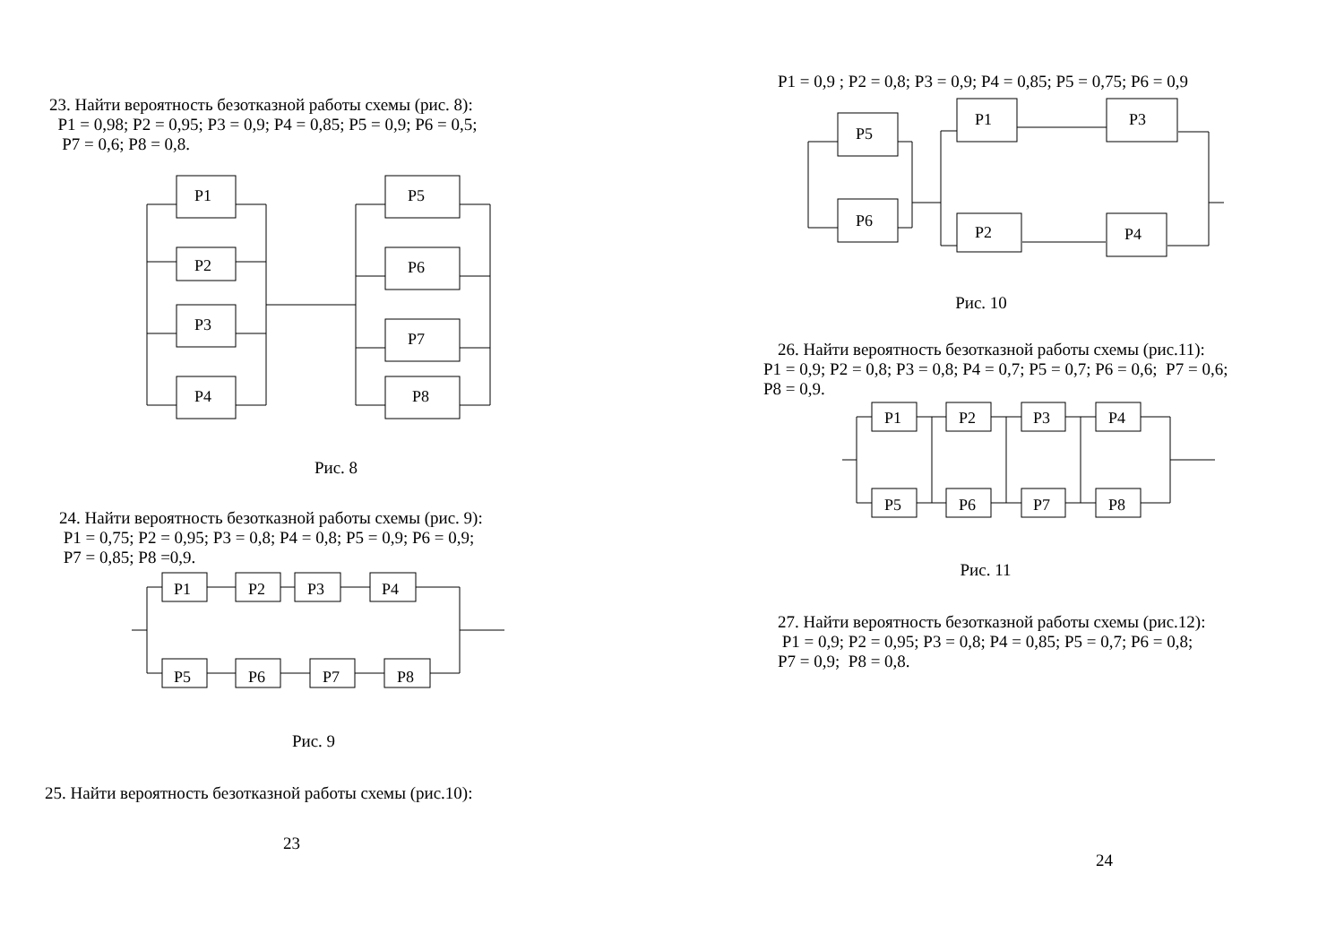23. Найти вероятность безотказной работы схемы (рис. 8):
P1 = 0,98; P2 = 0,95; P3 = 0,9; P4 = 0,85; P5 = 0,9; P6 = 0,5;
P7 = 0,6; P8 = 0,8.
P1
P2
P3
P4
P5
P6
P7
P8
Рис. 8
24. Найти вероятность безотказной работы схемы (рис. 9):
P1 = 0,75; P2 = 0,95; P3 = 0,8; P4 = 0,8; P5 = 0,9; P6 = 0,9;
P7 = 0,85; P8 =0,9.
P1
P2
P3
P4
P5
P6
P7
P8
Рис. 9
25. Найти вероятность безотказной работы схемы (рис.10):
23
P1 = 0,9 ; P2 = 0,8; P3 = 0,9; P4 = 0,85; P5 = 0,75; P6 = 0,9
P5
P6
P1
P3
P2
P4
Рис. 10
26. Найти вероятность безотказной работы схемы (рис.11):
P1 = 0,9; P2 = 0,8; P3 = 0,8; P4 = 0,7; P5 = 0,7; P6 = 0,6; P7 = 0,6;
P8 = 0,9.
P1
P2
P3
P4
P5
P6
P7
P8
Рис. 11
27. Найти вероятность безотказной работы схемы (рис.12):
P1 = 0,9; P2 = 0,95; P3 = 0,8; P4 = 0,85; P5 = 0,7; P6 = 0,8;
P7 = 0,9; P8 = 0,8.
24